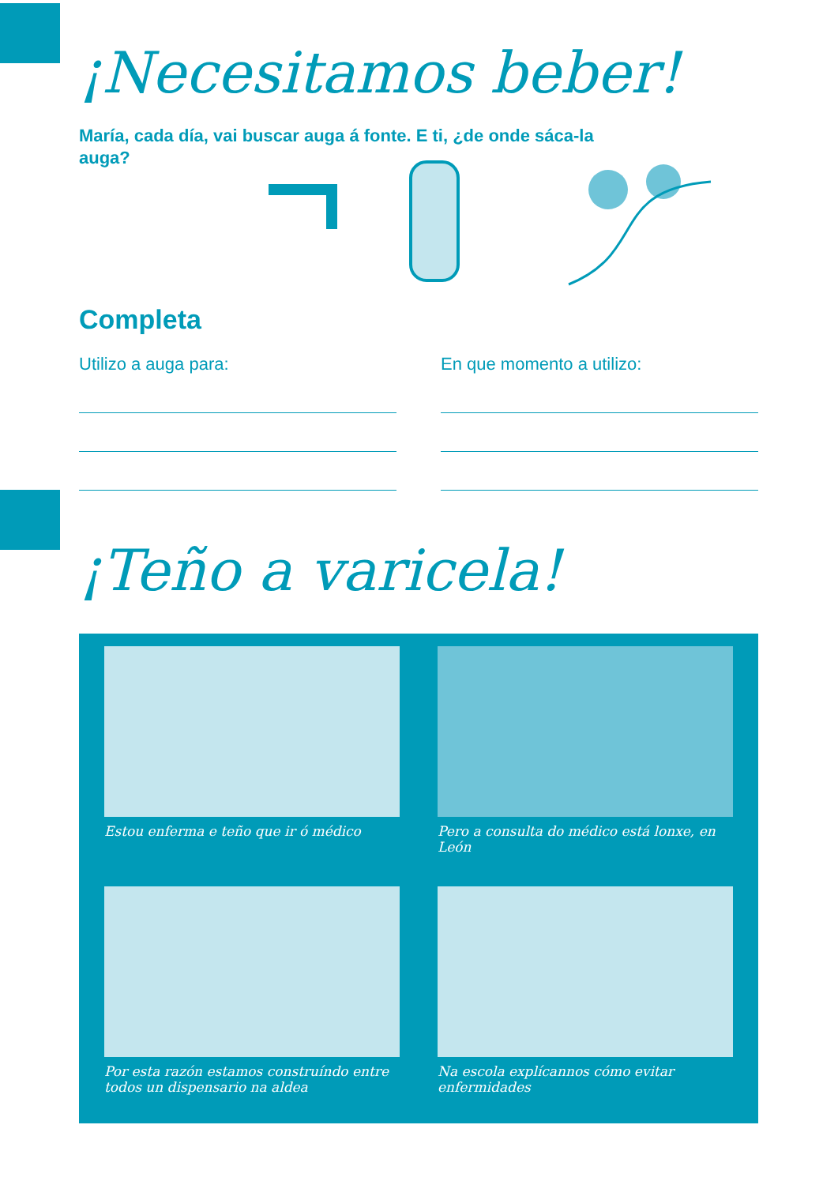¡Necesitamos beber!
María, cada día, vai buscar auga á fonte. E ti, ¿de onde sáca-la auga?
Completa
Utilizo a auga para: En que momento a utilizo:
¡Teño a varicela!
Estou enferma e teño que ir ó médico
Pero a consulta do médico está lonxe, en León
Por esta razón estamos construíndo entre todos un dispensario na aldea
Na escola explícannos cómo evitar enfermidades